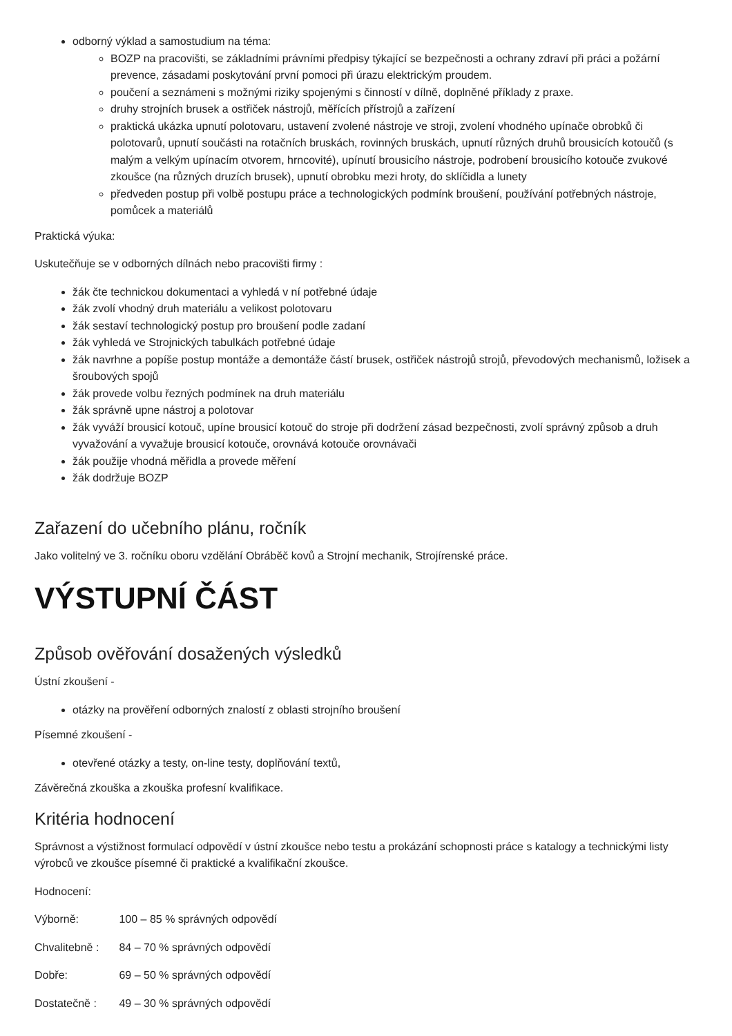odborný výklad a samostudium na téma:
BOZP na pracovišti, se základními právními předpisy týkající se bezpečnosti a ochrany zdraví při práci a požární prevence, zásadami poskytování první pomoci při úrazu elektrickým proudem.
poučení a seznámeni s možnými riziky spojenými s činností v dílně, doplněné příklady z praxe.
druhy strojních brusek a ostřiček nástrojů, měřících přístrojů a zařízení
praktická ukázka upnutí polotovaru, ustavení zvolené nástroje ve stroji, zvolení vhodného upínače obrobků či polotovarů, upnutí součásti na rotačních bruskách, rovinných bruskách, upnutí různých druhů brousicích kotoučů (s malým a velkým upínacím otvorem, hrncovité), upínutí brousicího nástroje, podrobení brousicího kotouče zvukové zkoušce (na různých druzích brusek), upnutí obrobku mezi hroty, do sklíčidla a lunety
předveden postup při volbě postupu práce a technologických podmínk broušení, používání potřebných nástroje, pomůcek a materiálů
Praktická výuka:
Uskutečňuje se v odborných dílnách nebo pracovišti firmy :
žák čte technickou dokumentaci a vyhledá v ní potřebné údaje
žák zvolí vhodný druh materiálu a velikost polotovaru
žák sestaví technologický postup pro broušení podle zadaní
žák vyhledá ve Strojnických tabulkách potřebné údaje
žák navrhne a popíše postup montáže a demontáže částí brusek, ostřiček nástrojů strojů, převodových mechanismů, ložisek a šroubových spojů
žák provede volbu řezných podmínek na druh materiálu
žák správně upne nástroj a polotovar
žák vyváží brousicí kotouč, upíne brousicí kotouč do stroje při dodržení zásad bezpečnosti, zvolí správný způsob a druh vyvažování a vyvažuje brousicí kotouče, orovnává kotouče orovnávači
žák použije vhodná měřidla a provede měření
žák dodržuje BOZP
Zařazení do učebního plánu, ročník
Jako volitelný ve 3. ročníku oboru vzdělání Obráběč kovů a Strojní mechanik, Strojírenské práce.
VÝSTUPNÍ ČÁST
Způsob ověřování dosažených výsledků
Ústní zkoušení -
otázky na prověření odborných znalostí z oblasti strojního broušení
Písemné zkoušení -
otevřené otázky a testy, on-line testy, doplňování textů,
Závěrečná zkouška a zkouška profesní kvalifikace.
Kritéria hodnocení
Správnost a výstižnost formulací odpovědí v ústní zkoušce nebo testu a prokázání schopnosti práce s katalogy a technickými listy výrobců ve zkoušce písemné či praktické a kvalifikační zkoušce.
Hodnocení:
Výborně: 100 – 85 % správných odpovědí
Chvalitebně : 84 – 70 % správných odpovědí
Dobře: 69 – 50 % správných odpovědí
Dostatečně : 49 – 30 % správných odpovědí